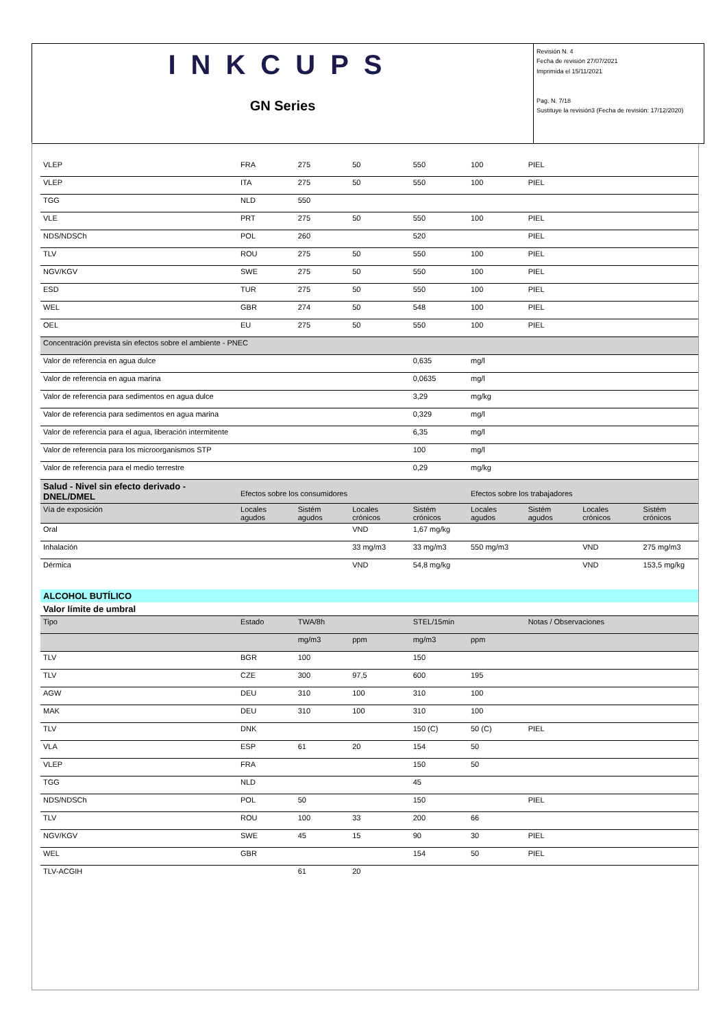INKCUPS
GN Series
Revisión N. 4
Fecha de revisión 27/07/2021
Imprimida el 15/11/2021
Pag. N. 7/18
Sustituye la revisión3 (Fecha de revisión: 17/12/2020)
| VLEP | FRA | 275 | 50 | 550 | 100 | PIEL | | |
| VLEP | ITA | 275 | 50 | 550 | 100 | PIEL | | |
| TGG | NLD | 550 | | | | | | |
| VLE | PRT | 275 | 50 | 550 | 100 | PIEL | | |
| NDS/NDSCh | POL | 260 | | 520 | | PIEL | | |
| TLV | ROU | 275 | 50 | 550 | 100 | PIEL | | |
| NGV/KGV | SWE | 275 | 50 | 550 | 100 | PIEL | | |
| ESD | TUR | 275 | 50 | 550 | 100 | PIEL | | |
| WEL | GBR | 274 | 50 | 548 | 100 | PIEL | | |
| OEL | EU | 275 | 50 | 550 | 100 | PIEL | | |
| Concentración prevista sin efectos sobre el ambiente - PNEC | | | | | | | | |
| Valor de referencia en agua dulce | | | | 0,635 | mg/l | | | |
| Valor de referencia en agua marina | | | | 0,0635 | mg/l | | | |
| Valor de referencia para sedimentos en agua dulce | | | | 3,29 | mg/kg | | | |
| Valor de referencia para sedimentos en agua marina | | | | 0,329 | mg/l | | | |
| Valor de referencia para el agua, liberación intermitente | | | | 6,35 | mg/l | | | |
| Valor de referencia para los microorganismos STP | | | | 100 | mg/l | | | |
| Valor de referencia para el medio terrestre | | | | 0,29 | mg/kg | | | |
| Salud - Nivel sin efecto derivado - DNEL/DMEL | Efectos sobre los consumidores | | | | Efectos sobre los trabajadores | | | |
| Vía de exposición | Locales agudos | Sistém agudos | Locales crónicos | Sistém crónicos | Locales agudos | Sistém agudos | Locales crónicos | Sistém crónicos |
| Oral | | | VND | 1,67 mg/kg | | | | |
| Inhalación | | | 33 mg/m3 | 33 mg/m3 | 550 mg/m3 | | VND | 275 mg/m3 |
| Dérmica | | | VND | 54,8 mg/kg | | | VND | 153,5 mg/kg |
| ALCOHOL BUTÍLICO | | | | | | | | |
| Valor límite de umbral | | | | | | | | |
| Tipo | Estado | TWA/8h | | STEL/15min | | Notas / Observaciones | | |
| | | mg/m3 | ppm | mg/m3 | ppm | | | |
| TLV | BGR | 100 | | 150 | | | | |
| TLV | CZE | 300 | 97,5 | 600 | 195 | | | |
| AGW | DEU | 310 | 100 | 310 | 100 | | | |
| MAK | DEU | 310 | 100 | 310 | 100 | | | |
| TLV | DNK | | | 150 (C) | 50 (C) | PIEL | | |
| VLA | ESP | 61 | 20 | 154 | 50 | | | |
| VLEP | FRA | | | 150 | 50 | | | |
| TGG | NLD | | | 45 | | | | |
| NDS/NDSCh | POL | 50 | | 150 | | PIEL | | |
| TLV | ROU | 100 | 33 | 200 | 66 | | | |
| NGV/KGV | SWE | 45 | 15 | 90 | 30 | PIEL | | |
| WEL | GBR | | | 154 | 50 | PIEL | | |
| TLV-ACGIH | | 61 | 20 | | | | | |